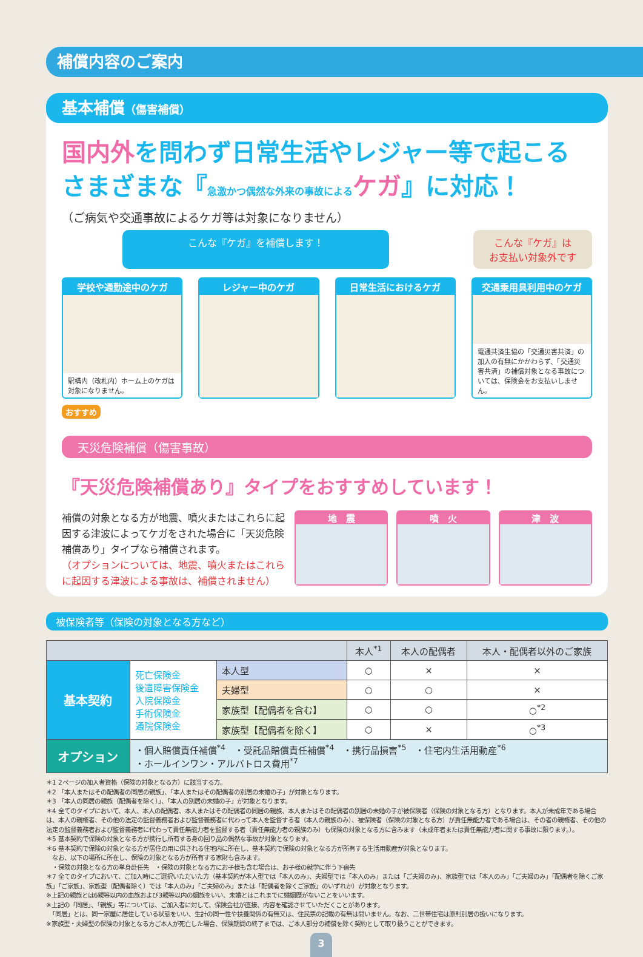補償内容のご案内
基本補償（傷害補償）
国内外を問わず日常生活やレジャー等で起こる
さまざまな『急激かつ偶然な外来の事故による ケガ』に対応！
（ご病気や交通事故によるケガ等は対象になりません）
こんな『ケガ』を補償します！ こんな『ケガ』は
お支払い対象外です
学校や通勤途中のケガ
駅構内（改札内）ホーム上のケガは対象になりません。
レジャー中のケガ 日常生活におけるケガ 交通乗用具利用中のケガ
電通共済生協の「交通災害共済」の加入の有無にかかわらず、「交通災害共済」の補償対象となる事故については、保険金をお支払いしません。
おすすめ
天災危険補償（傷害事故）
『天災危険補償あり』タイプをおすすめしています！
補償の対象となる方が地震、噴火またはこれらに起因する津波によってケガをされた場合に「天災危険補償あり」タイプなら補償されます。
（オプションについては、地震、噴火またはこれらに起因する津波による事故は、補償されません）
地　震 噴　火 津　波
被保険者等（保険の対象となる方など）
| | | | 本人<sup>*1</sup> | 本人の配偶者 | 本人・配偶者以外のご家族 |
| --- | --- | --- | --- | --- | --- |
| 基本契約 | 死亡保険金 後遺障害保険金 入院保険金 手術保険金 通院保険金 | 本人型 | ○ | × | × |
| | | 夫婦型 | ○ | ○ | × |
| | | 家族型【配偶者を含む】 | ○ | ○ | ○<sup>*2</sup> |
| | | 家族型【配偶者を除く】 | ○ | × | ○<sup>*3</sup> |
| オプション | ・個人賠償責任補償<sup>*4</sup> ・受託品賠償責任補償<sup>*4</sup> ・携行品損害<sup>*5</sup> ・住宅内生活用動産<sup>*6</sup> ・ホールインワン・アルバトロス費用<sup>*7</sup> | | | | |
＊1 2ページの加入者資格（保険の対象となる方）に該当する方。
＊2 「本人またはその配偶者の同居の親族」、「本人またはその配偶者の別居の未婚の子」が対象となります。
＊3 「本人の同居の親族（配偶者を除く）」、「本人の別居の未婚の子」が対象となります。
＊4 全てのタイプにおいて、本人、本人の配偶者、本人またはその配偶者の同居の親族、本人またはその配偶者の別居の未婚の子が被保険者（保険の対象となる方）となります。本人が未成年である場合は、本人の親権者、その他の法定の監督義務者および監督義務者に代わって本人を監督する者（本人の親族のみ）、被保険者（保険の対象となる方）が責任無能力者である場合は、その者の親権者、その他の法定の監督義務者および監督義務者に代わって責任無能力者を監督する者（責任無能力者の親族のみ）も保険の対象となる方に含みます（未成年者または責任無能力者に関する事故に限ります。）。
＊5 基本契約で保険の対象となる方が携行し所有する身の回り品の偶然な事故が対象となります。
＊6 基本契約で保険の対象となる方が居住の用に供される住宅内に所在し、基本契約で保険の対象となる方が所有する生活用動産が対象となります。
　なお、以下の場所に所在し、保険の対象となる方が所有する家財も含みます。
　・保険の対象となる方の単身赴任先　・保険の対象となる方にお子様も含む場合は、お子様の就学に伴う下宿先
＊7 全てのタイプにおいて、ご加入時にご選択いただいた方（基本契約が本人型では「本人のみ」、夫婦型では「本人のみ」または「ご夫婦のみ」、家族型では「本人のみ」「ご夫婦のみ」「配偶者を除くご家族」「ご家族」、家族型（配偶者除く）では「本人のみ」「ご夫婦のみ」または「配偶者を除くご家族」のいずれか）が対象となります。
※上記の親族とは6親等以内の血族および3親等以内の姻族をいい、未婚とはこれまでに婚姻歴がないことをいいます。
※上記の「同居」、「親族」等については、ご加入者に対して、保険会社が直接、内容を確認させていただくことがあります。
　「同居」とは、同一家屋に居住している状態をいい、生計の同一性や扶養関係の有無又は、住民票の記載の有無は問いません。なお、二世帯住宅は原則別居の扱いになります。
※家族型・夫婦型の保険の対象となる方ご本人が死亡した場合、保険期間の終了までは、ご本人部分の補償を除く契約として取り扱うことができます。
3